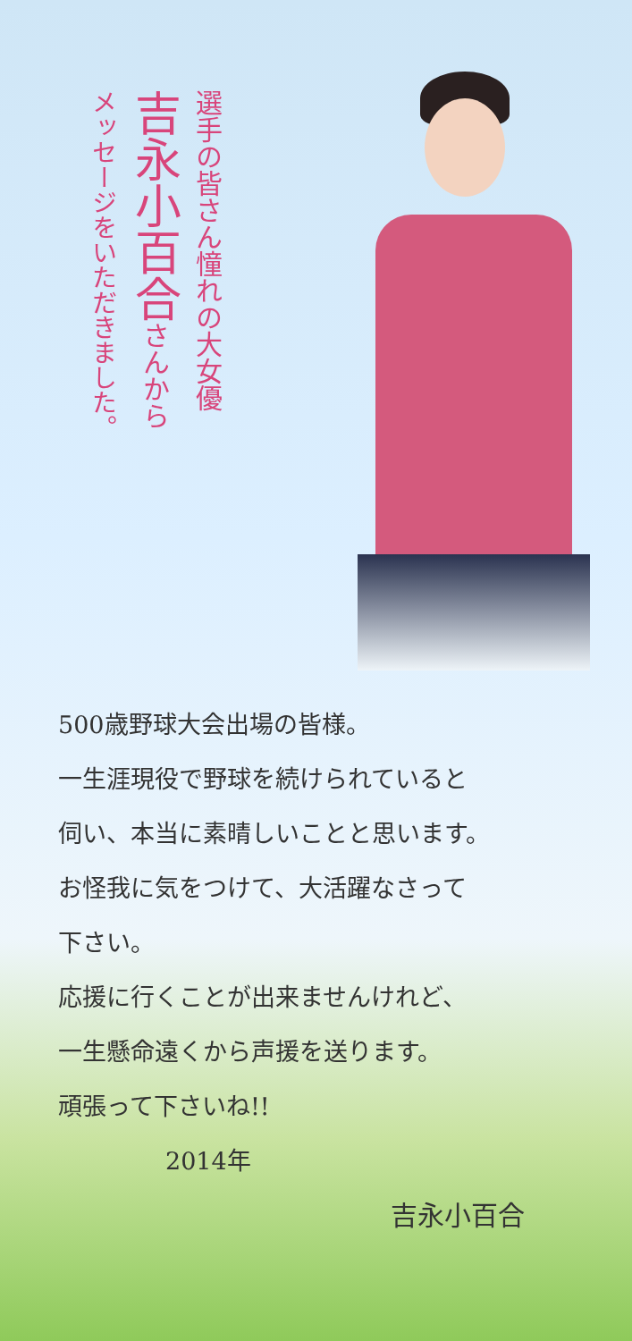選手の皆さん憧れの大女優
吉永小百合さんから
メッセージをいただきました。
500歳野球大会出場の皆様。
一生涯現役で野球を続けられていると
伺い、本当に素晴しいことと思います。
お怪我に気をつけて、大活躍なさって
下さい。
応援に行くことが出来ませんけれど、
一生懸命遠くから声援を送ります。
頑張って下さいね!!
2014年
吉永小百合